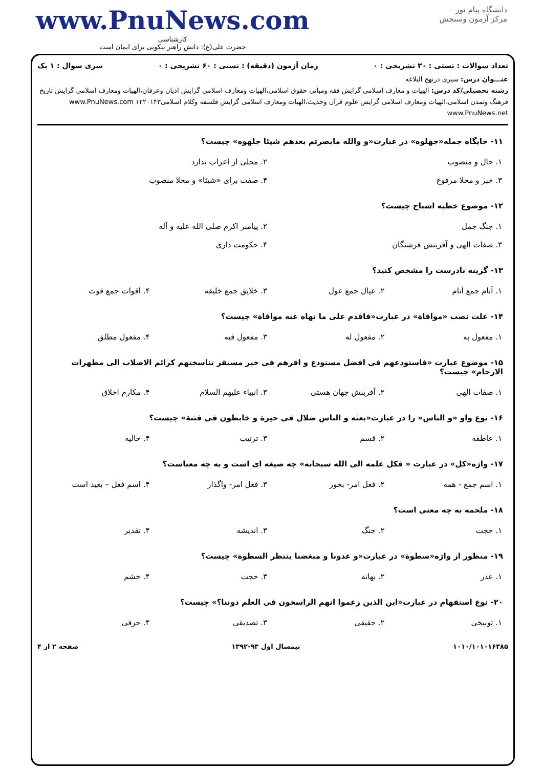دانشگاه پیام نور
مرکز آزمون وسنجش
www.PnuNews.com
کارشناسی
حضرت علی(ع): دانش راهبر نیکویی برای ایمان است
تعداد سوالات : تستی : ۳۰ تشریحی : ۰ زمان آزمون (دقیقه) : تستی : ۶۰ تشریحی : ۰ سری سوال : ۱ یک
عنـــوان درس: سیری درنهج البلاغه
رشته تحصیلی/کد درس: الهیات و معارف اسلامی گرایش فقه ومبانی حقوق اسلامی،الهیات ومعارف اسلامی گرایش ادیان وعرفان،الهیات ومعارف اسلامی گرایش تاریخ فرهنگ وتمدن اسلامی،الهیات ومعارف اسلامی گرایش علوم قرآن وحدیث،الهیات ومعارف اسلامی گرایش فلسفه وکلام اسلامی۱۲۲۰۱۴۳ www.PnuNews.com www.PnuNews.net
۱۱- جایگاه جمله«جهلوه» در عبارت«و والله مابصرتم بعدهم شیئا جلهوه» چیست؟
| ۱. حال و منصوب | ۲. محلی از اعراب ندارد |
| ۳. خبر و محلا مرفوع | ۴. صفت برای «شیئا» و محلا منصوب |
۱۲- موضوع خطبه اشباح چیست؟
| ۱. جنگ جمل | ۲. پیامبر اکرم صلی الله علیه و آله |
| ۳. صفات الهی و آفرینش فرشتگان | ۴. حکومت داری |
۱۳- گزینه نادرست را مشخص کنید؟
| ۱. آنام جمع أنام | ۲. عیال جمع عول | ۳. خلایق جمع خلیقه | ۴. اقوات جمع قوت |
۱۴- علت نصب «موافاة» در عبارت«فاقدم علی ما نهاه عنه موافاة» چیست؟
| ۱. مفعول به | ۲. مفعول له | ۳. مفعول فیه | ۴. مفعول مطلق |
۱۵- موضوع عبارت «فاستودعهم فی افضل مستودع و اقرهم فی خیر مستقر تناسختهم کرائم الاصلاب الی مطهرات الارحام» چیست؟
| ۱. صفات الهی | ۲. آفرینش جهان هستی | ۳. انبیاء علیهم السلام | ۴. مکارم اخلاق |
۱۶- نوع واو «و الناس» را در عبارت«بعثه و الناس ضلال فی حیرة و خابطون فی فتنة» چیست؟
| ۱. عاطفه | ۲. قسم | ۳. ترتیب | ۴. حالیه |
۱۷- واژه«کل» در عبارت « فکل علمه الی الله سبحانه» چه صیغه ای است و به چه معناست؟
| ۱. اسم جمع - همه | ۲. فعل امر- بخور | ۳. فعل امر- واگذار | ۴. اسم فعل – بعید است |
۱۸- ملحمه به چه معنی است؟
| ۱. حجت | ۲. جنگ | ۳. اندیشه | ۴. تقدیر |
۱۹- منظور از واژه«سطوة» در عبارت«و عدونا و مبغضنا ینتظر السطوة» چیست؟
| ۱. عذر | ۲. بهانه | ۳. حجت | ۴. خشم |
۲۰- نوع استفهام در عبارت«این الذین زعموا انهم الراسخون فی العلم دوننا؟» چیست؟
| ۱. توبیخی | ۲. حقیقی | ۳. تصدیقی | ۴. حرفی |
۱۰۱۰/۱۰۱۰۱۶۳۸۵ نیمسال اول ۹۳-۱۳۹۲ صفحه ۲ از ۴